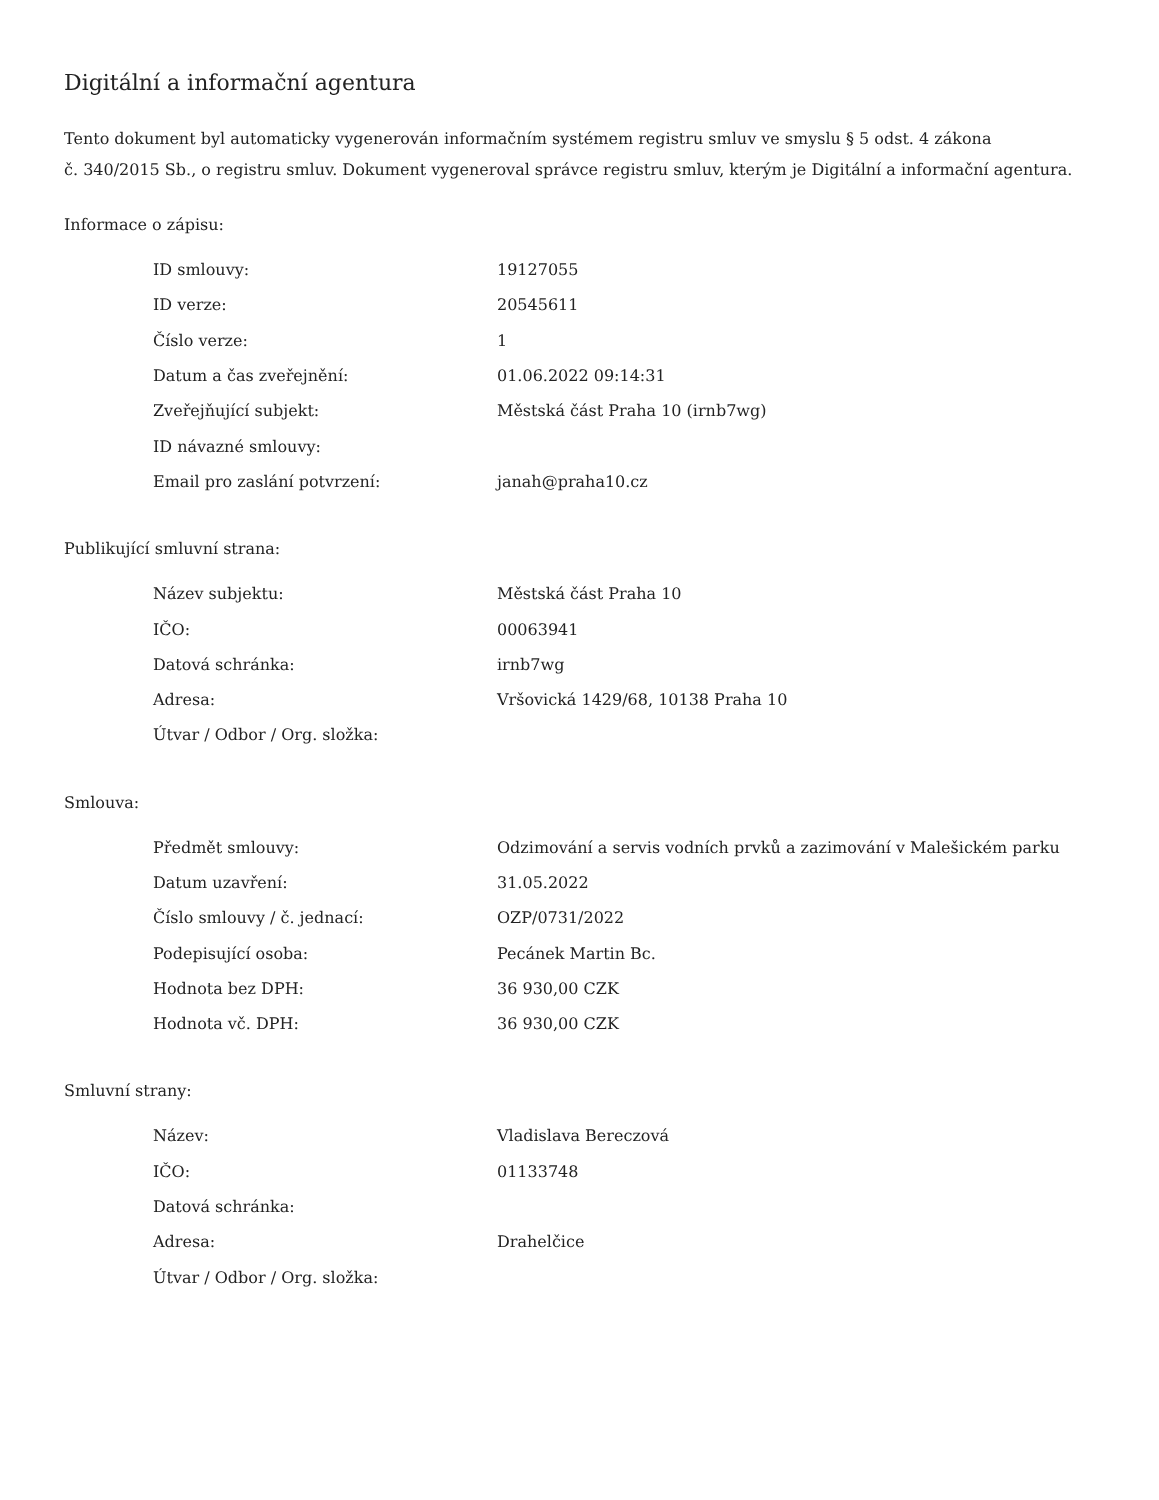Digitální a informační agentura
Tento dokument byl automaticky vygenerován informačním systémem registru smluv ve smyslu § 5 odst. 4 zákona
č. 340/2015 Sb., o registru smluv. Dokument vygeneroval správce registru smluv, kterým je Digitální a informační agentura.
Informace o zápisu:
| ID smlouvy: | 19127055 |
| ID verze: | 20545611 |
| Číslo verze: | 1 |
| Datum a čas zveřejnění: | 01.06.2022 09:14:31 |
| Zveřejňující subjekt: | Městská část Praha 10 (irnb7wg) |
| ID návazné smlouvy: | |
| Email pro zaslání potvrzení: | janah@praha10.cz |
Publikující smluvní strana:
| Název subjektu: | Městská část Praha 10 |
| IČO: | 00063941 |
| Datová schránka: | irnb7wg |
| Adresa: | Vršovická 1429/68, 10138 Praha 10 |
| Útvar / Odbor / Org. složka: | |
Smlouva:
| Předmět smlouvy: | Odzimování a servis vodních prvků a zazimování v Malešickém parku |
| Datum uzavření: | 31.05.2022 |
| Číslo smlouvy / č. jednací: | OZP/0731/2022 |
| Podepisující osoba: | Pecánek Martin Bc. |
| Hodnota bez DPH: | 36 930,00 CZK |
| Hodnota vč. DPH: | 36 930,00 CZK |
Smluvní strany:
| Název: | Vladislava Bereczová |
| IČO: | 01133748 |
| Datová schránka: | |
| Adresa: | Drahelčice |
| Útvar / Odbor / Org. složka: | |